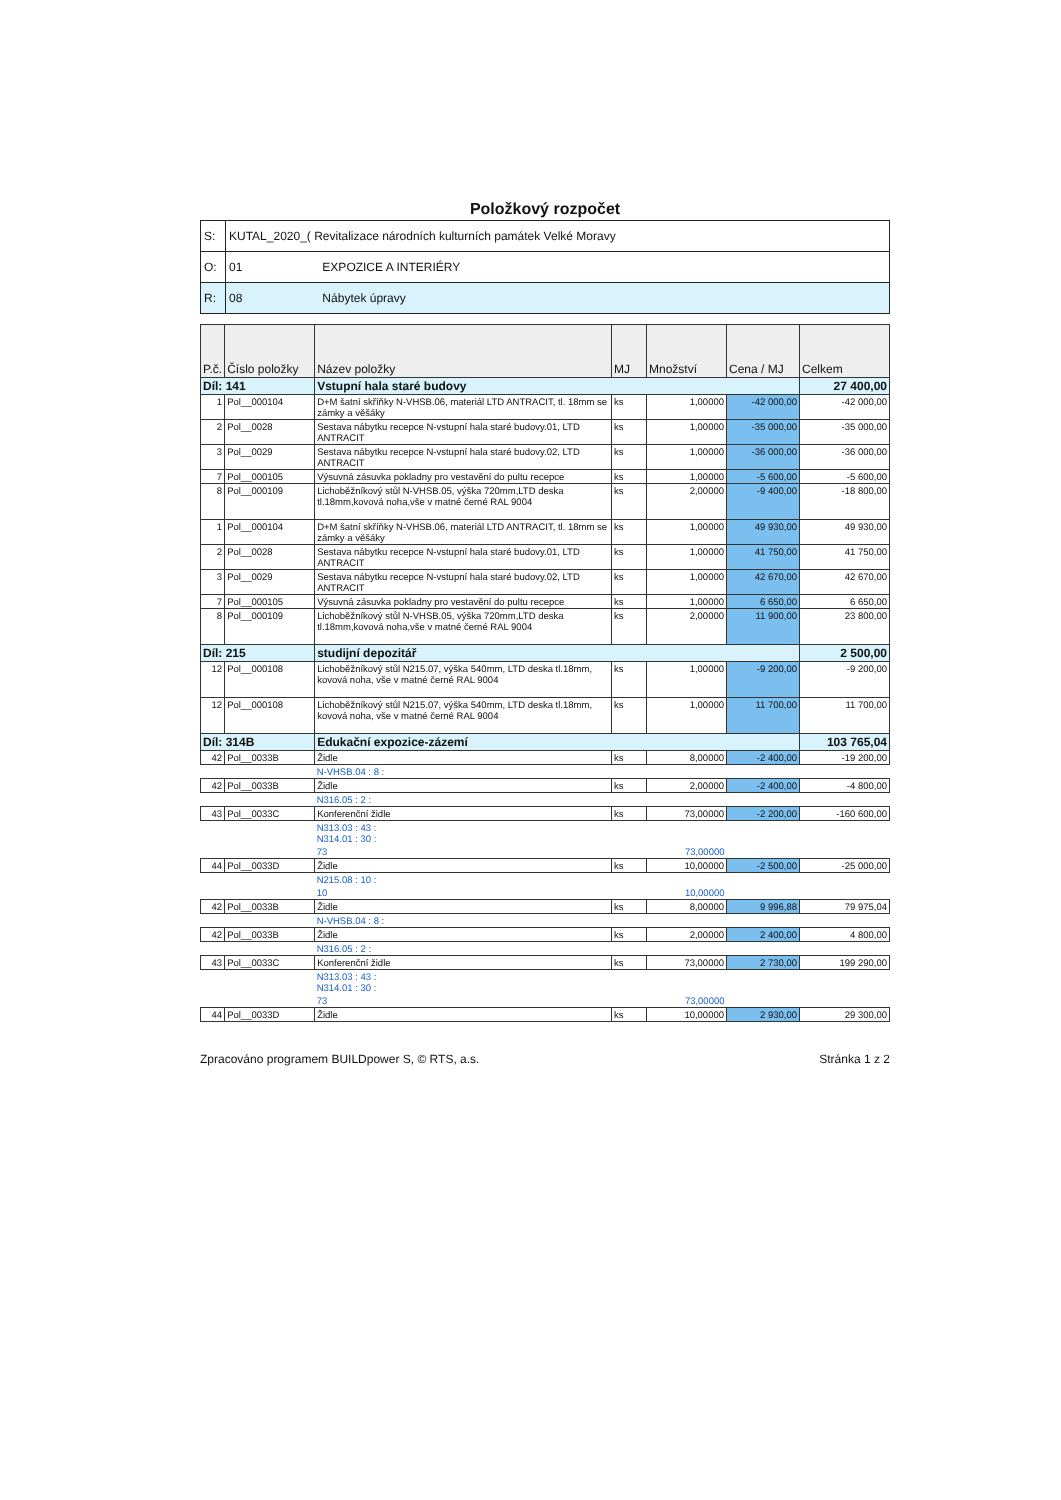Položkový rozpočet
| S: | KUTAL_2020_( Revitalizace národních kulturních památek Velké Moravy |
| O: | 01 EXPOZICE A INTERIÉRY |
| R: | 08 Nábytek úpravy |
| P.č. | Číslo položky | Název položky | MJ | Množství | Cena / MJ | Celkem |
| --- | --- | --- | --- | --- | --- | --- |
| Díl: 141 | | Vstupní hala staré budovy | | | | 27 400,00 |
| 1 | Pol__000104 | D+M šatní skříňky N-VHSB.06, materiál LTD ANTRACIT, tl. 18mm se zámky a věšáky | ks | 1,00000 | -42 000,00 | -42 000,00 |
| 2 | Pol__0028 | Sestava nábytku recepce N-vstupní hala staré budovy.01, LTD ANTRACIT | ks | 1,00000 | -35 000,00 | -35 000,00 |
| 3 | Pol__0029 | Sestava nábytku recepce N-vstupní hala staré budovy.02, LTD ANTRACIT | ks | 1,00000 | -36 000,00 | -36 000,00 |
| 7 | Pol__000105 | Výsuvná zásuvka pokladny pro vestavění do pultu recepce | ks | 1,00000 | -5 600,00 | -5 600,00 |
| 8 | Pol__000109 | Lichoběžníkový stůl N-VHSB.05, výška 720mm,LTD deska tl.18mm,kovová noha,vše v matné černé RAL 9004 | ks | 2,00000 | -9 400,00 | -18 800,00 |
| 1 | Pol__000104 | D+M šatní skříňky N-VHSB.06, materiál LTD ANTRACIT, tl. 18mm se zámky a věšáky | ks | 1,00000 | 49 930,00 | 49 930,00 |
| 2 | Pol__0028 | Sestava nábytku recepce N-vstupní hala staré budovy.01, LTD ANTRACIT | ks | 1,00000 | 41 750,00 | 41 750,00 |
| 3 | Pol__0029 | Sestava nábytku recepce N-vstupní hala staré budovy.02, LTD ANTRACIT | ks | 1,00000 | 42 670,00 | 42 670,00 |
| 7 | Pol__000105 | Výsuvná zásuvka pokladny pro vestavění do pultu recepce | ks | 1,00000 | 6 650,00 | 6 650,00 |
| 8 | Pol__000109 | Lichoběžníkový stůl N-VHSB.05, výška 720mm,LTD deska tl.18mm,kovová noha,vše v matné černé RAL 9004 | ks | 2,00000 | 11 900,00 | 23 800,00 |
| Díl: 215 | | studijní depozitář | | | | 2 500,00 |
| 12 | Pol__000108 | Lichoběžníkový stůl N215.07, výška 540mm, LTD deska tl.18mm, kovová noha, vše v matné černé RAL 9004 | ks | 1,00000 | -9 200,00 | -9 200,00 |
| 12 | Pol__000108 | Lichoběžníkový stůl N215.07, výška 540mm, LTD deska tl.18mm, kovová noha, vše v matné černé RAL 9004 | ks | 1,00000 | 11 700,00 | 11 700,00 |
| Díl: 314B | | Edukační expozice-zázemí | | | | 103 765,04 |
| 42 | Pol__0033B | Židle | ks | 8,00000 | -2 400,00 | -19 200,00 |
| | | N-VHSB.04 : 8 : | | | | |
| 42 | Pol__0033B | Židle | ks | 2,00000 | -2 400,00 | -4 800,00 |
| | | N316.05 : 2 : | | | | |
| 43 | Pol__0033C | Konferenční židle | ks | 73,00000 | -2 200,00 | -160 600,00 |
| | | N313.03 : 43 : N314.01 : 30 : | | | | |
| | | 73 | | 73,00000 | | |
| 44 | Pol__0033D | Židle | ks | 10,00000 | -2 500,00 | -25 000,00 |
| | | N215.08 : 10 : | | | | |
| | | 10 | | 10,00000 | | |
| 42 | Pol__0033B | Židle | ks | 8,00000 | 9 996,88 | 79 975,04 |
| | | N-VHSB.04 : 8 : | | | | |
| 42 | Pol__0033B | Židle | ks | 2,00000 | 2 400,00 | 4 800,00 |
| | | N316.05 : 2 : | | | | |
| 43 | Pol__0033C | Konferenční židle | ks | 73,00000 | 2 730,00 | 199 290,00 |
| | | N313.03 : 43 : N314.01 : 30 : | | | | |
| | | 73 | | 73,00000 | | |
| 44 | Pol__0033D | Židle | ks | 10,00000 | 2 930,00 | 29 300,00 |
Zpracováno programem BUILDpower S, © RTS, a.s. Stránka 1 z 2